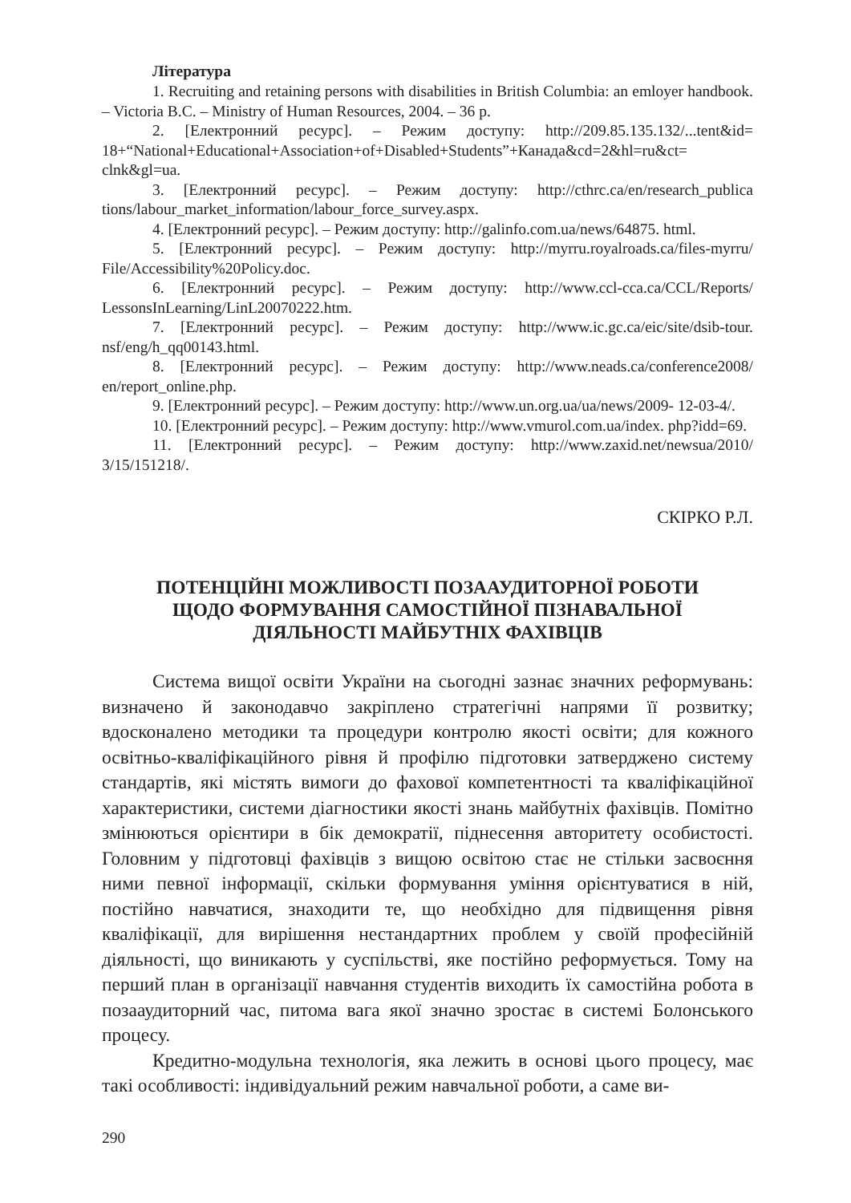Література
1. Recruiting and retaining persons with disabilities in British Columbia: an emloyer handbook. – Victoria B.C. – Ministry of Human Resources, 2004. – 36 p.
2. [Електронний ресурс]. – Режим доступу: http://209.85.135.132/...tent&id= 18+“National+Educational+Association+of+Disabled+Students”+Канада&cd=2&hl=ru&ct= clnk&gl=ua.
3. [Електронний ресурс]. – Режим доступу: http://cthrc.ca/en/research_publica tions/labour_market_information/labour_force_survey.aspx.
4. [Електронний ресурс]. – Режим доступу: http://galinfo.com.ua/news/64875. html.
5. [Електронний ресурс]. – Режим доступу: http://myrru.royalroads.ca/files-myrru/ File/Accessibility%20Policy.doc.
6. [Електронний ресурс]. – Режим доступу: http://www.ccl-cca.ca/CCL/Reports/ LessonsInLearning/LinL20070222.htm.
7. [Електронний ресурс]. – Режим доступу: http://www.ic.gc.ca/eic/site/dsib-tour. nsf/eng/h_qq00143.html.
8. [Електронний ресурс]. – Режим доступу: http://www.neads.ca/conference2008/ en/report_online.php.
9. [Електронний ресурс]. – Режим доступу: http://www.un.org.ua/ua/news/2009- 12-03-4/.
10. [Електронний ресурс]. – Режим доступу: http://www.vmurol.com.ua/index. php?idd=69.
11. [Електронний ресурс]. – Режим доступу: http://www.zaxid.net/newsua/2010/ 3/15/151218/.
СКІРКО Р.Л.
ПОТЕНЦІЙНІ МОЖЛИВОСТІ ПОЗААУДИТОРНОЇ РОБОТИ
ЩОДО ФОРМУВАННЯ САМОСТІЙНОЇ ПІЗНАВАЛЬНОЇ
ДІЯЛЬНОСТІ МАЙБУТНІХ ФАХІВЦІВ
Система вищої освіти України на сьогодні зазнає значних реформувань: визначено й законодавчо закріплено стратегічні напрями її розвитку; вдосконалено методики та процедури контролю якості освіти; для кожного освітньо-кваліфікаційного рівня й профілю підготовки затверджено систему стандартів, які містять вимоги до фахової компетентності та кваліфікаційної характеристики, системи діагностики якості знань майбутніх фахівців. Помітно змінюються орієнтири в бік демократії, піднесення авторитету особистості. Головним у підготовці фахівців з вищою освітою стає не стільки засвоєння ними певної інформації, скільки формування уміння орієнтуватися в ній, постійно навчатися, знаходити те, що необхідно для підвищення рівня кваліфікації, для вирішення нестандартних проблем у своїй професійній діяльності, що виникають у суспільстві, яке постійно реформується. Тому на перший план в організації навчання студентів виходить їх самостійна робота в позааудиторний час, питома вага якої значно зростає в системі Болонського процесу.
Кредитно-модульна технологія, яка лежить в основі цього процесу, має такі особливості: індивідуальний режим навчальної роботи, а саме ви-
290